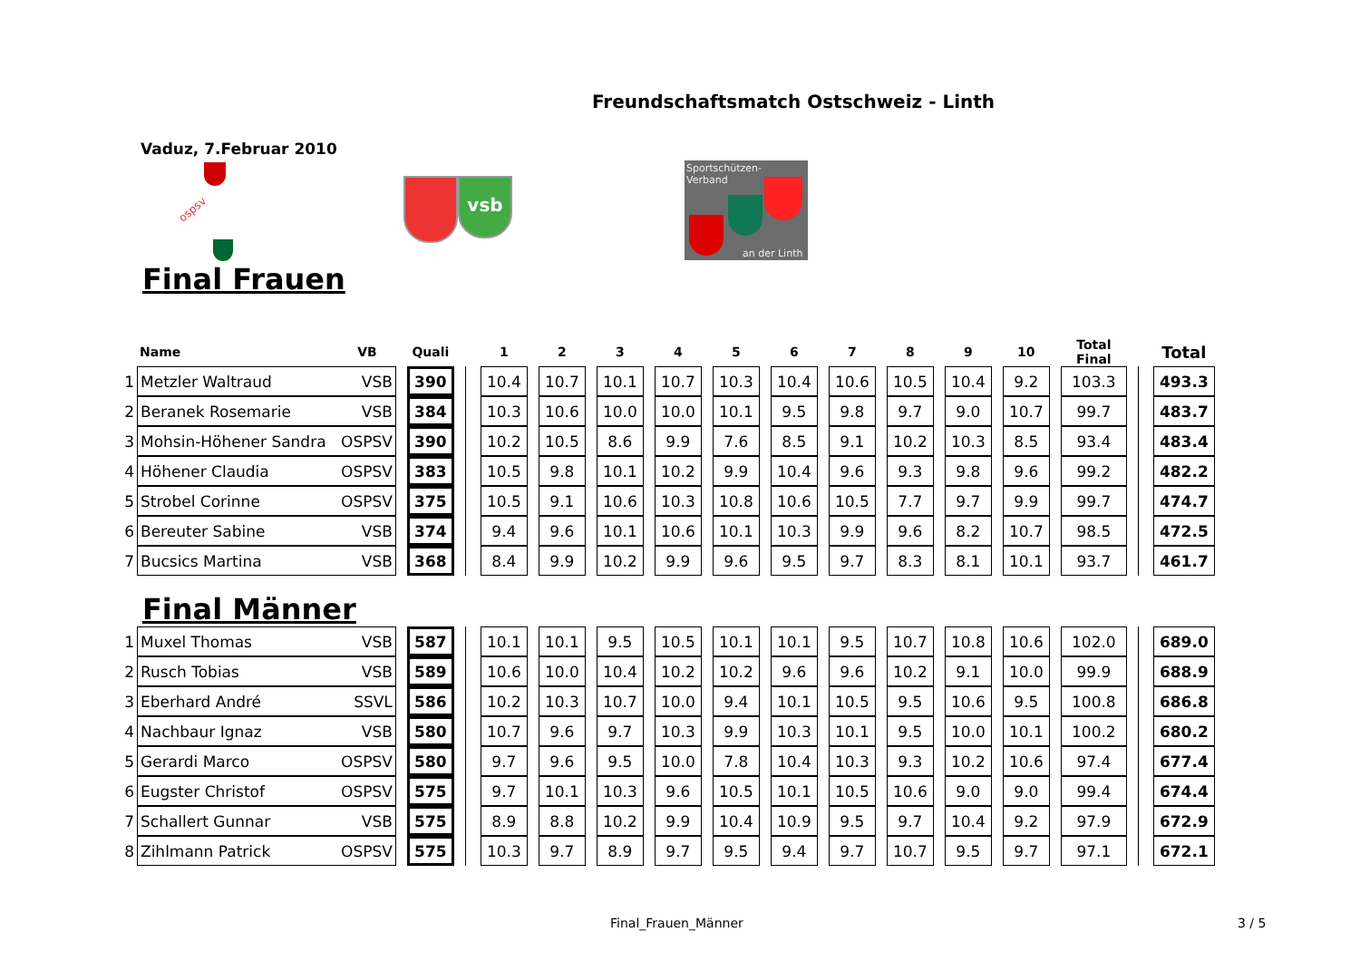Freundschaftsmatch Ostschweiz - Linth
Vaduz, 7.Februar 2010
ospsv
vsb
Sportschützen-
Verband
an der Linth
Final Frauen
| | Name | VB | | Quali | | | 1 | | 2 | | 3 | | 4 | | 5 | | 6 | | 7 | | 8 | | 9 | | 10 | | Total Final | | | Total |
| --- | --- | --- | --- | --- | --- | --- | --- | --- | --- | --- | --- | --- | --- | --- | --- | --- | --- | --- | --- | --- | --- | --- | --- | --- | --- | --- | --- | --- | --- | --- |
| 1 | Metzler Waltraud | VSB | | 390 | | | 10.4 | | 10.7 | | 10.1 | | 10.7 | | 10.3 | | 10.4 | | 10.6 | | 10.5 | | 10.4 | | 9.2 | | 103.3 | | | 493.3 |
| 2 | Beranek Rosemarie | VSB | | 384 | | | 10.3 | | 10.6 | | 10.0 | | 10.0 | | 10.1 | | 9.5 | | 9.8 | | 9.7 | | 9.0 | | 10.7 | | 99.7 | | | 483.7 |
| 3 | Mohsin-Höhener Sandra | OSPSV | | 390 | | | 10.2 | | 10.5 | | 8.6 | | 9.9 | | 7.6 | | 8.5 | | 9.1 | | 10.2 | | 10.3 | | 8.5 | | 93.4 | | | 483.4 |
| 4 | Höhener Claudia | OSPSV | | 383 | | | 10.5 | | 9.8 | | 10.1 | | 10.2 | | 9.9 | | 10.4 | | 9.6 | | 9.3 | | 9.8 | | 9.6 | | 99.2 | | | 482.2 |
| 5 | Strobel Corinne | OSPSV | | 375 | | | 10.5 | | 9.1 | | 10.6 | | 10.3 | | 10.8 | | 10.6 | | 10.5 | | 7.7 | | 9.7 | | 9.9 | | 99.7 | | | 474.7 |
| 6 | Bereuter Sabine | VSB | | 374 | | | 9.4 | | 9.6 | | 10.1 | | 10.6 | | 10.1 | | 10.3 | | 9.9 | | 9.6 | | 8.2 | | 10.7 | | 98.5 | | | 472.5 |
| 7 | Bucsics Martina | VSB | | 368 | | | 8.4 | | 9.9 | | 10.2 | | 9.9 | | 9.6 | | 9.5 | | 9.7 | | 8.3 | | 8.1 | | 10.1 | | 93.7 | | | 461.7 |
Final Männer
| 1 | Muxel Thomas | VSB | | 587 | | | 10.1 | | 10.1 | | 9.5 | | 10.5 | | 10.1 | | 10.1 | | 9.5 | | 10.7 | | 10.8 | | 10.6 | | 102.0 | | | 689.0 |
| 2 | Rusch Tobias | VSB | | 589 | | | 10.6 | | 10.0 | | 10.4 | | 10.2 | | 10.2 | | 9.6 | | 9.6 | | 10.2 | | 9.1 | | 10.0 | | 99.9 | | | 688.9 |
| 3 | Eberhard André | SSVL | | 586 | | | 10.2 | | 10.3 | | 10.7 | | 10.0 | | 9.4 | | 10.1 | | 10.5 | | 9.5 | | 10.6 | | 9.5 | | 100.8 | | | 686.8 |
| 4 | Nachbaur Ignaz | VSB | | 580 | | | 10.7 | | 9.6 | | 9.7 | | 10.3 | | 9.9 | | 10.3 | | 10.1 | | 9.5 | | 10.0 | | 10.1 | | 100.2 | | | 680.2 |
| 5 | Gerardi Marco | OSPSV | | 580 | | | 9.7 | | 9.6 | | 9.5 | | 10.0 | | 7.8 | | 10.4 | | 10.3 | | 9.3 | | 10.2 | | 10.6 | | 97.4 | | | 677.4 |
| 6 | Eugster Christof | OSPSV | | 575 | | | 9.7 | | 10.1 | | 10.3 | | 9.6 | | 10.5 | | 10.1 | | 10.5 | | 10.6 | | 9.0 | | 9.0 | | 99.4 | | | 674.4 |
| 7 | Schallert Gunnar | VSB | | 575 | | | 8.9 | | 8.8 | | 10.2 | | 9.9 | | 10.4 | | 10.9 | | 9.5 | | 9.7 | | 10.4 | | 9.2 | | 97.9 | | | 672.9 |
| 8 | Zihlmann Patrick | OSPSV | | 575 | | | 10.3 | | 9.7 | | 8.9 | | 9.7 | | 9.5 | | 9.4 | | 9.7 | | 10.7 | | 9.5 | | 9.7 | | 97.1 | | | 672.1 |
Final_Frauen_Männer 3 / 5